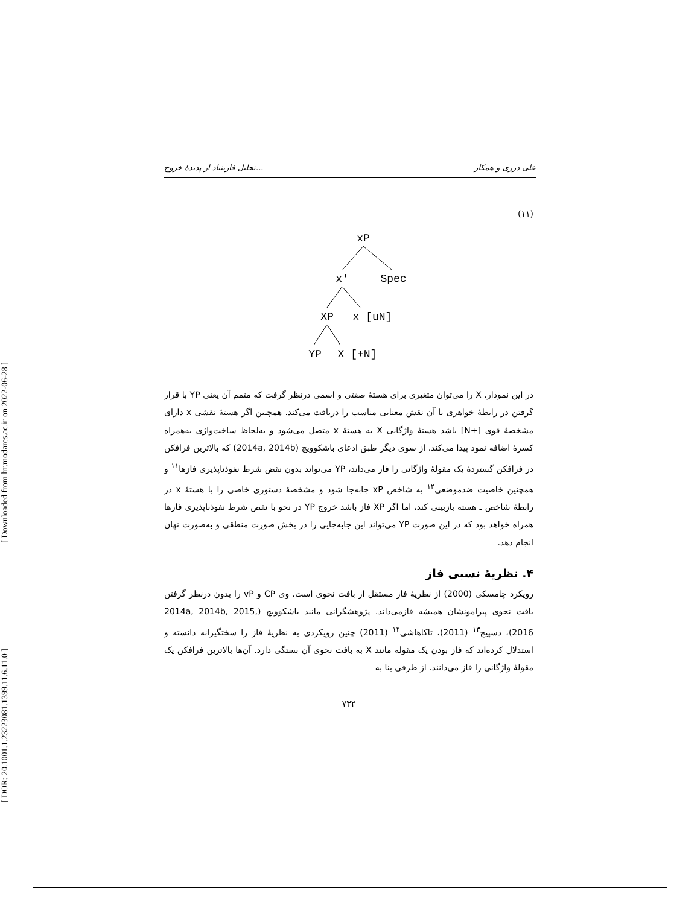[ Downloaded from lrr.modares.ac.ir on 2022-06-28 ]
[ DOR: 20.1001.1.23223081.1399.11.6.11.0 ]
تحلیل فازبنیاد از پدیدهٔ خروج... علی درزی و همکار
(۱۱)
xP
x'
Spec
XP
x [uN]
YP
X [+N]
در این نمودار، X را می‌توان متغیری برای هستهٔ صفتی و اسمی درنظر گرفت که متمم آن یعنی YP با قرار گرفتن در رابطهٔ خواهری با آن نقش معنایی مناسب را دریافت می‌کند. همچنین اگر هستهٔ نقشی x دارای مشخصهٔ قوی [+N] باشد هستهٔ واژگانی X به هستهٔ x متصل می‌شود و به‌لحاظ ساخت‌واژی به‌همراه کسرهٔ اضافه نمود پیدا می‌کند. از سوی دیگر طبق ادعای باشکوویچ (2014a, 2014b) که بالاترین فرافکن در فرافکن گستردهٔ یک مقولهٔ واژگانی را فاز می‌داند، YP می‌تواند بدون نقض شرط نفوذناپذیری فازها<sup>۱۱</sup> و همچنین خاصیت ضدموضعی<sup>۱۲</sup> به شاخص xP جابه‌جا شود و مشخصهٔ دستوری خاصی را با هستهٔ x در رابطهٔ شاخص ـ هسته بازبینی کند، اما اگر XP فاز باشد خروج YP در نحو با نقض شرط نفوذناپذیری فازها همراه خواهد بود که در این صورت YP می‌تواند این جابه‌جایی را در بخش صورت منطقی و به‌صورت نهان انجام دهد.
۴. نظریهٔ نسبی فاز
رویکرد چامسکی (2000) از نظریهٔ فاز مستقل از بافت نحوی است. وی CP و vP را بدون درنظر گرفتن بافت نحوی پیرامونشان همیشه فازمی‌داند. پژوهشگرانی مانند باشکوویچ (2014a, 2014b, 2015, 2016)، دسپیچ<sup>۱۳</sup> (2011)، تاکاهاشی<sup>۱۴</sup> (2011) چنین رویکردی به نظریهٔ فاز را سختگیرانه دانسته و استدلال کرده‌اند که فاز بودن یک مقوله مانند X به بافت نحوی آن بستگی دارد. آن‌ها بالاترین فرافکن یک مقولهٔ واژگانی را فاز می‌دانند. از طرفی بنا به
۷۳۲